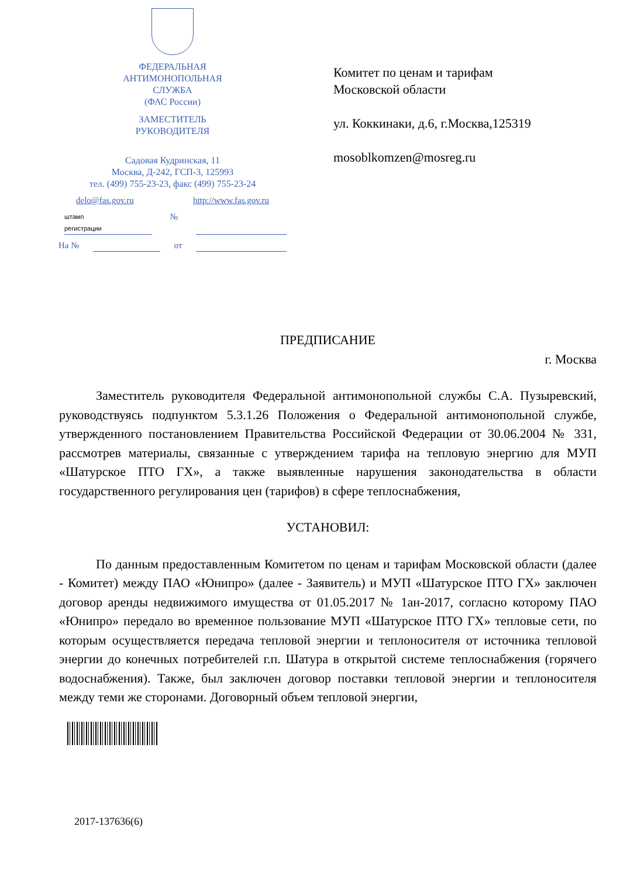ФЕДЕРАЛЬНАЯ
АНТИМОНОПОЛЬНАЯ
СЛУЖБА
(ФАС России)
ЗАМЕСТИТЕЛЬ
РУКОВОДИТЕЛЯ
Садовая Кудринская, 11
Москва, Д-242, ГСП-3, 125993
тел. (499) 755-23-23, факс (499) 755-23-24
delo@fas.gov.ru http://www.fas.gov.ru
штамп
регистрации №
На № от
Комитет по ценам и тарифам
Московской области
ул. Коккинаки, д.6, г.Москва,125319
mosoblkomzen@mosreg.ru
ПРЕДПИСАНИЕ
г. Москва
Заместитель руководителя Федеральной антимонопольной службы С.А. Пузыревский, руководствуясь подпунктом 5.3.1.26 Положения о Федеральной антимонопольной службе, утвержденного постановлением Правительства Российской Федерации от 30.06.2004 № 331, рассмотрев материалы, связанные с утверждением тарифа на тепловую энергию для МУП «Шатурское ПТО ГХ», а также выявленные нарушения законодательства в области государственного регулирования цен (тарифов) в сфере теплоснабжения,
УСТАНОВИЛ:
По данным предоставленным Комитетом по ценам и тарифам Московской области (далее - Комитет) между ПАО «Юнипро» (далее - Заявитель) и МУП «Шатурское ПТО ГХ» заключен договор аренды недвижимого имущества от 01.05.2017 № 1ан-2017, согласно которому ПАО «Юнипро» передало во временное пользование МУП «Шатурское ПТО ГХ» тепловые сети, по которым осуществляется передача тепловой энергии и теплоносителя от источника тепловой энергии до конечных потребителей г.п. Шатура в открытой системе теплоснабжения (горячего водоснабжения). Также, был заключен договор поставки тепловой энергии и теплоносителя между теми же сторонами. Договорный объем тепловой энергии,
2017-137636(6)